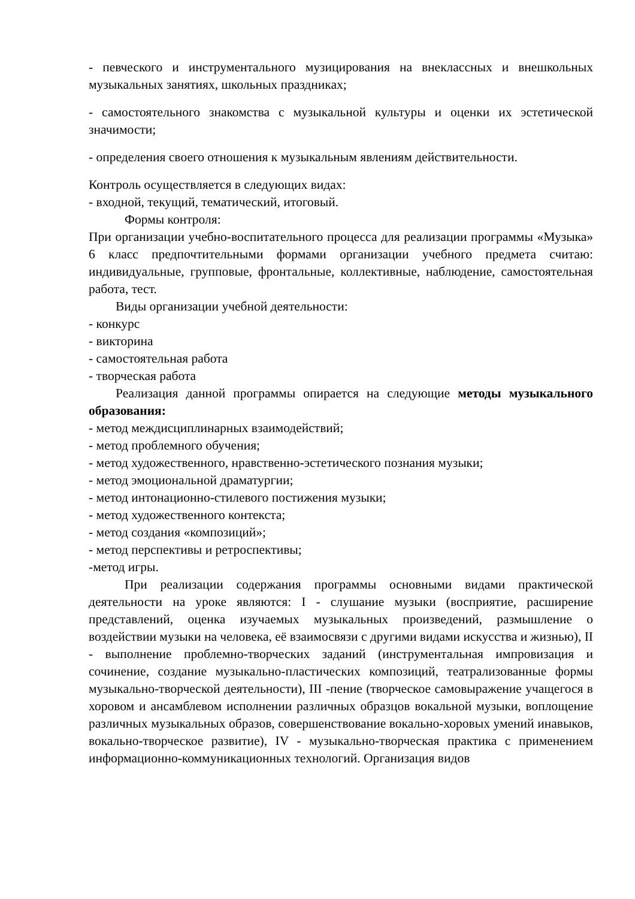- певческого и инструментального музицирования на внеклассных и внешкольных музыкальных занятиях, школьных праздниках;
- самостоятельного знакомства с музыкальной культуры и оценки их эстетической значимости;
- определения своего отношения к музыкальным явлениям действительности.
Контроль осуществляется в следующих видах:
- входной, текущий, тематический, итоговый.
Формы контроля:
При организации учебно-воспитательного процесса для реализации программы «Музыка» 6 класс предпочтительными формами организации учебного предмета считаю: индивидуальные, групповые, фронтальные, коллективные, наблюдение, самостоятельная работа, тест.
Виды организации учебной деятельности:
- конкурс
- викторина
- самостоятельная работа
- творческая работа
Реализация данной программы опирается на следующие методы музыкального образования:
- метод междисциплинарных взаимодействий;
- метод проблемного обучения;
- метод художественного, нравственно-эстетического познания музыки;
- метод эмоциональной драматургии;
- метод интонационно-стилевого постижения музыки;
- метод художественного контекста;
- метод создания «композиций»;
- метод перспективы и ретроспективы;
-метод игры.
При реализации содержания программы основными видами практической деятельности на уроке являются: I - слушание музыки (восприятие, расширение представлений, оценка изучаемых музыкальных произведений, размышление о воздействии музыки на человека, её взаимосвязи с другими видами искусства и жизнью), II - выполнение проблемно-творческих заданий (инструментальная импровизация и сочинение, создание музыкально-пластических композиций, театрализованные формы музыкально-творческой деятельности), III -пение (творческое самовыражение учащегося в хоровом и ансамблевом исполнении различных образцов вокальной музыки, воплощение различных музыкальных образов, совершенствование вокально-хоровых умений инавыков, вокально-творческое развитие), IV - музыкально-творческая практика с применением информационно-коммуникационных технологий. Организация видов